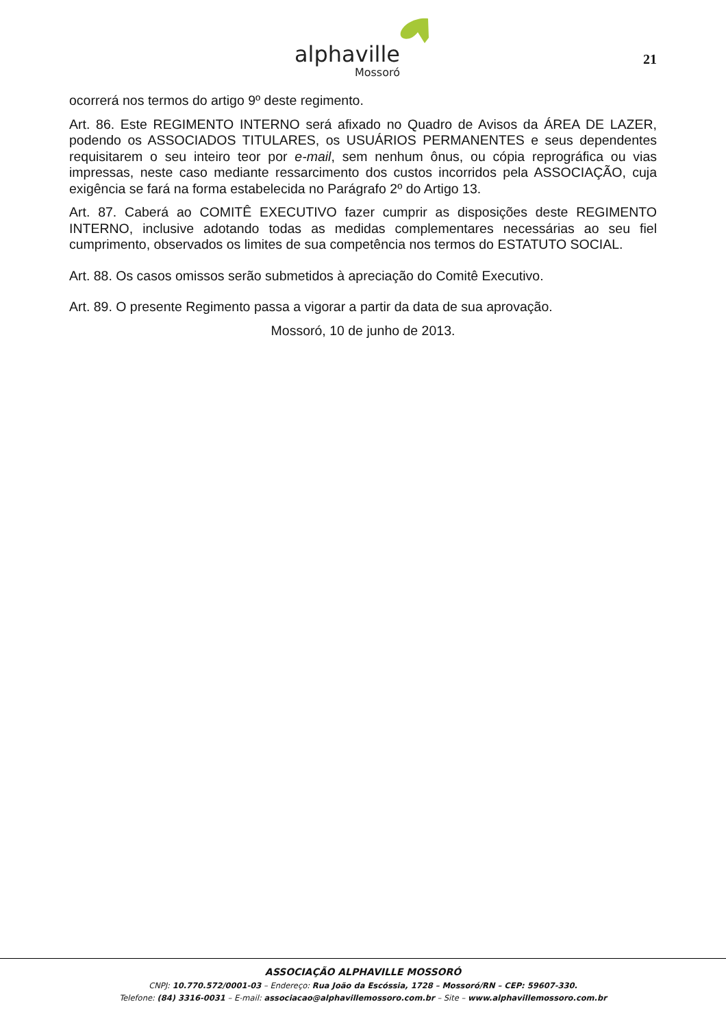alphaville
Mossoró
21
ocorrerá nos termos do artigo 9º deste regimento.
Art. 86. Este REGIMENTO INTERNO será afixado no Quadro de Avisos da ÁREA DE LAZER, podendo os ASSOCIADOS TITULARES, os USUÁRIOS PERMANENTES e seus dependentes requisitarem o seu inteiro teor por e-mail, sem nenhum ônus, ou cópia reprográfica ou vias impressas, neste caso mediante ressarcimento dos custos incorridos pela ASSOCIAÇÃO, cuja exigência se fará na forma estabelecida no Parágrafo 2º do Artigo 13.
Art. 87. Caberá ao COMITÊ EXECUTIVO fazer cumprir as disposições deste REGIMENTO INTERNO, inclusive adotando todas as medidas complementares necessárias ao seu fiel cumprimento, observados os limites de sua competência nos termos do ESTATUTO SOCIAL.
Art. 88. Os casos omissos serão submetidos à apreciação do Comitê Executivo.
Art. 89. O presente Regimento passa a vigorar a partir da data de sua aprovação.
Mossoró, 10 de junho de 2013.
ASSOCIAÇÃO ALPHAVILLE MOSSORÓ
CNPJ: 10.770.572/0001-03 – Endereço: Rua João da Escóssia, 1728 – Mossoró/RN – CEP: 59607-330.
Telefone: (84) 3316-0031 – E-mail: associacao@alphavillemossoro.com.br – Site – www.alphavillemossoro.com.br